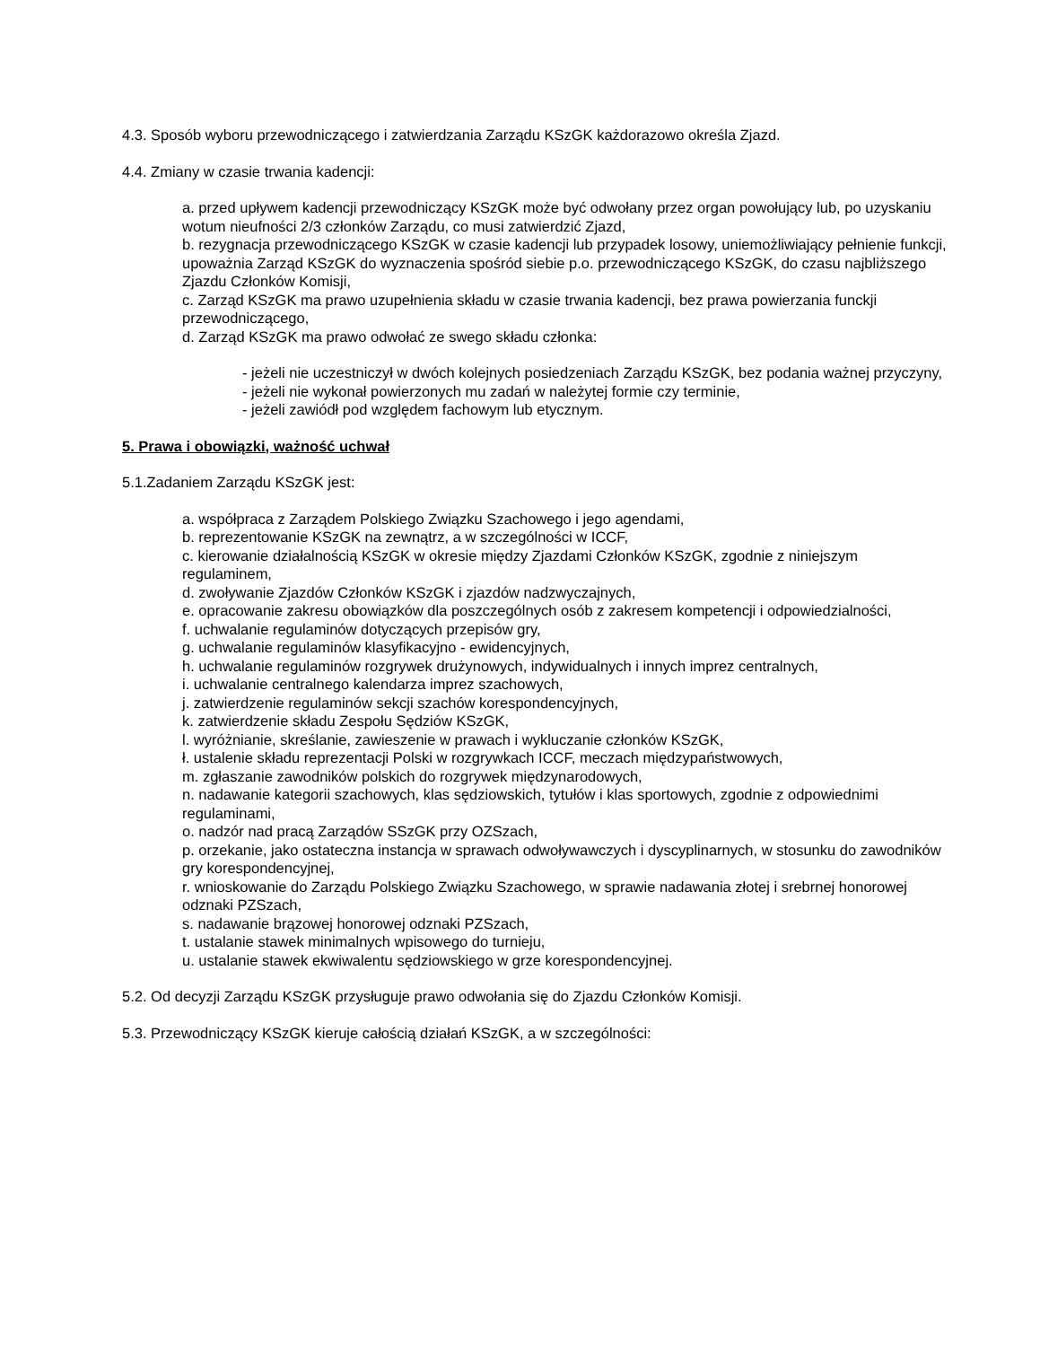4.3. Sposób wyboru przewodniczącego i zatwierdzania Zarządu KSzGK każdorazowo określa Zjazd.
4.4. Zmiany w czasie trwania kadencji:
a. przed upływem kadencji przewodniczący KSzGK może być odwołany przez organ powołujący lub, po uzyskaniu wotum nieufności 2/3 członków Zarządu, co musi zatwierdzić Zjazd,
b. rezygnacja przewodniczącego KSzGK w czasie kadencji lub przypadek losowy, uniemożliwiający pełnienie funkcji, upoważnia Zarząd KSzGK do wyznaczenia spośród siebie p.o. przewodniczącego KSzGK, do czasu najbliższego Zjazdu Członków Komisji,
c. Zarząd KSzGK ma prawo uzupełnienia składu w czasie trwania kadencji, bez prawa powierzania funckji przewodniczącego,
d. Zarząd KSzGK ma prawo odwołać ze swego składu członka:
- jeżeli nie uczestniczył w dwóch kolejnych posiedzeniach Zarządu KSzGK, bez podania ważnej przyczyny,
- jeżeli nie wykonał powierzonych mu zadań w należytej formie czy terminie,
- jeżeli zawiódł pod względem fachowym lub etycznym.
5. Prawa i obowiązki, ważność uchwał
5.1.Zadaniem Zarządu KSzGK jest:
a. współpraca z Zarządem Polskiego Związku Szachowego i jego agendami,
b. reprezentowanie KSzGK na zewnątrz, a w szczególności w ICCF,
c. kierowanie działalnością KSzGK w okresie między Zjazdami Członków KSzGK, zgodnie z niniejszym regulaminem,
d. zwoływanie Zjazdów Członków KSzGK i zjazdów nadzwyczajnych,
e. opracowanie zakresu obowiązków dla poszczególnych osób z zakresem kompetencji i odpowiedzialności,
f. uchwalanie regulaminów dotyczących przepisów gry,
g. uchwalanie regulaminów klasyfikacyjno - ewidencyjnych,
h. uchwalanie regulaminów rozgrywek drużynowych, indywidualnych i innych imprez centralnych,
i. uchwalanie centralnego kalendarza imprez szachowych,
j. zatwierdzenie regulaminów sekcji szachów korespondencyjnych,
k. zatwierdzenie składu Zespołu Sędziów KSzGK,
l. wyróżnianie, skreślanie, zawieszenie w prawach i wykluczanie członków KSzGK,
ł. ustalenie składu reprezentacji Polski w rozgrywkach ICCF, meczach międzypaństwowych,
m. zgłaszanie zawodników polskich do rozgrywek międzynarodowych,
n. nadawanie kategorii szachowych, klas sędziowskich, tytułów i klas sportowych, zgodnie z odpowiednimi regulaminami,
o. nadzór nad pracą Zarządów SSzGK przy OZSzach,
p. orzekanie, jako ostateczna instancja w sprawach odwoływawczych i dyscyplinarnych, w stosunku do zawodników gry korespondencyjnej,
r. wnioskowanie do Zarządu Polskiego Związku Szachowego, w sprawie nadawania złotej i srebrnej honorowej odznaki PZSzach,
s. nadawanie brązowej honorowej odznaki PZSzach,
t. ustalanie stawek minimalnych wpisowego do turnieju,
u. ustalanie stawek ekwiwalentu sędziowskiego w grze korespondencyjnej.
5.2. Od decyzji Zarządu KSzGK przysługuje prawo odwołania się do Zjazdu Członków Komisji.
5.3. Przewodniczący KSzGK kieruje całością działań KSzGK, a w szczególności: